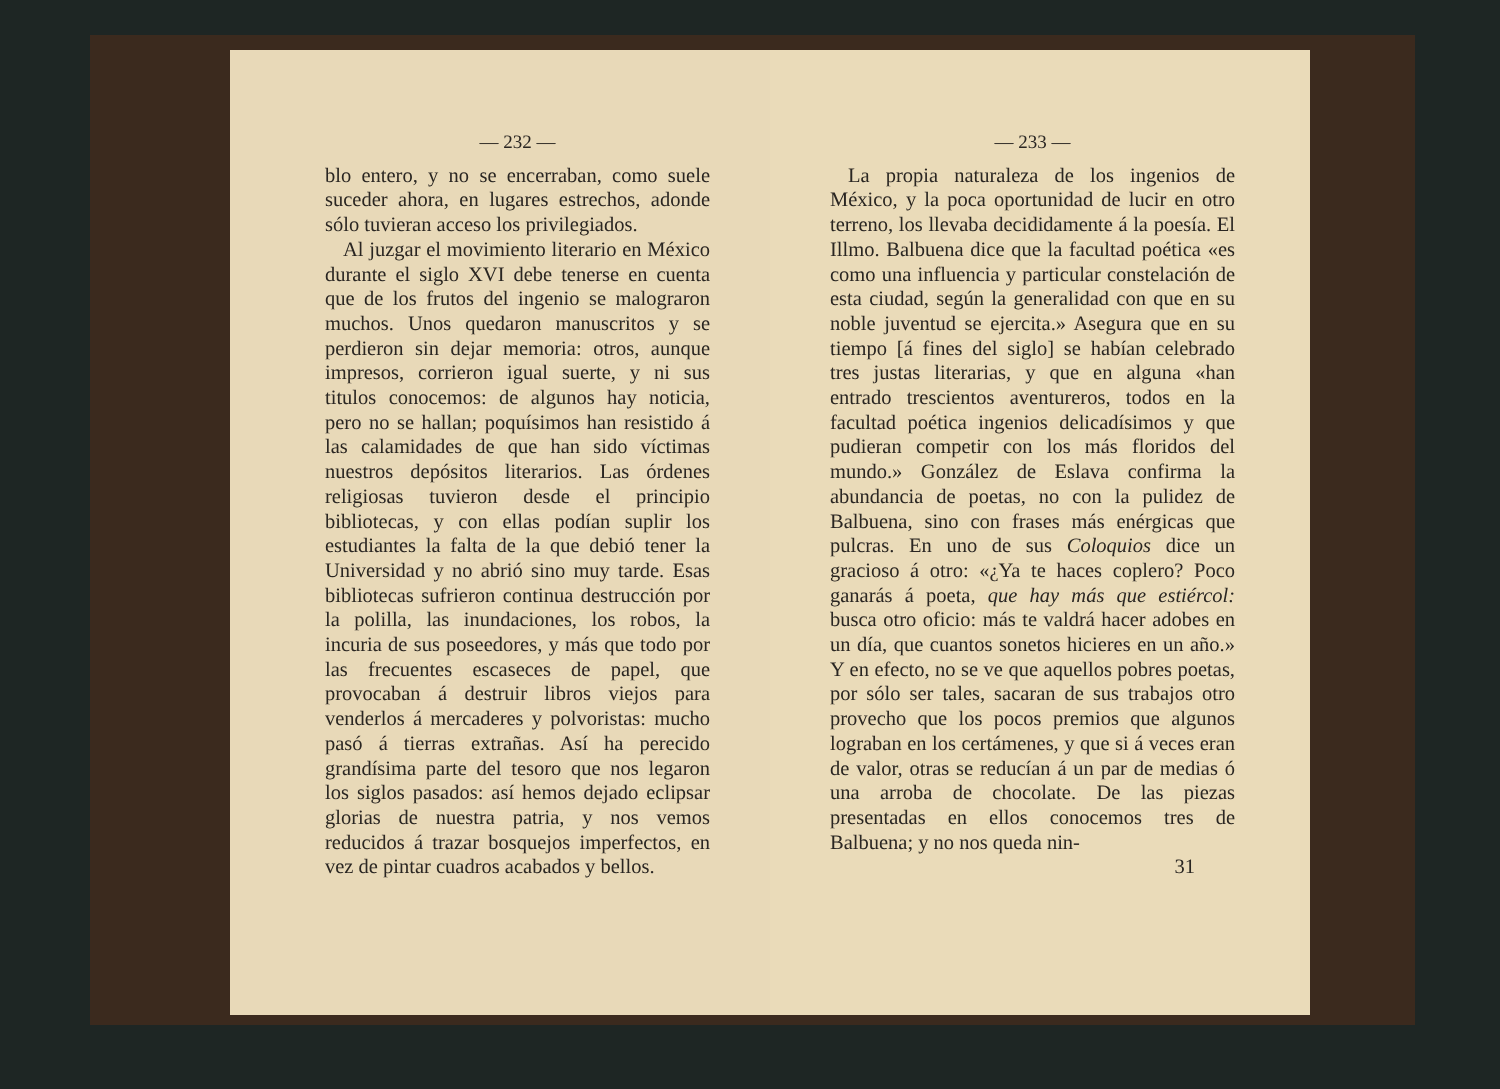— 232 —
blo entero, y no se encerraban, como suele suceder ahora, en lugares estrechos, adonde sólo tuvieran acceso los privilegiados.
Al juzgar el movimiento literario en México durante el siglo XVI debe tenerse en cuenta que de los frutos del ingenio se malograron muchos. Unos quedaron manuscritos y se perdieron sin dejar memoria: otros, aunque impresos, corrieron igual suerte, y ni sus titulos conocemos: de algunos hay noticia, pero no se hallan; poquísimos han resistido á las calamidades de que han sido víctimas nuestros depósitos literarios. Las órdenes religiosas tuvieron desde el principio bibliotecas, y con ellas podían suplir los estudiantes la falta de la que debió tener la Universidad y no abrió sino muy tarde. Esas bibliotecas sufrieron continua destrucción por la polilla, las inundaciones, los robos, la incuria de sus poseedores, y más que todo por las frecuentes escaseces de papel, que provocaban á destruir libros viejos para venderlos á mercaderes y polvoristas: mucho pasó á tierras extrañas. Así ha perecido grandísima parte del tesoro que nos legaron los siglos pasados: así hemos dejado eclipsar glorias de nuestra patria, y nos vemos reducidos á trazar bosquejos imperfectos, en vez de pintar cuadros acabados y bellos.
— 233 —
La propia naturaleza de los ingenios de México, y la poca oportunidad de lucir en otro terreno, los llevaba decididamente á la poesía. El Illmo. Balbuena dice que la facultad poética «es como una influencia y particular constelación de esta ciudad, según la generalidad con que en su noble juventud se ejercita.» Asegura que en su tiempo [á fines del siglo] se habían celebrado tres justas literarias, y que en alguna «han entrado trescientos aventureros, todos en la facultad poética ingenios delicadísimos y que pudieran competir con los más floridos del mundo.» González de Eslava confirma la abundancia de poetas, no con la pulidez de Balbuena, sino con frases más enérgicas que pulcras. En uno de sus Coloquios dice un gracioso á otro: «¿Ya te haces coplero? Poco ganarás á poeta, que hay más que estiércol: busca otro oficio: más te valdrá hacer adobes en un día, que cuantos sonetos hicieres en un año.» Y en efecto, no se ve que aquellos pobres poetas, por sólo ser tales, sacaran de sus trabajos otro provecho que los pocos premios que algunos lograban en los certámenes, y que si á veces eran de valor, otras se reducían á un par de medias ó una arroba de chocolate. De las piezas presentadas en ellos conocemos tres de Balbuena; y no nos queda nin-
31